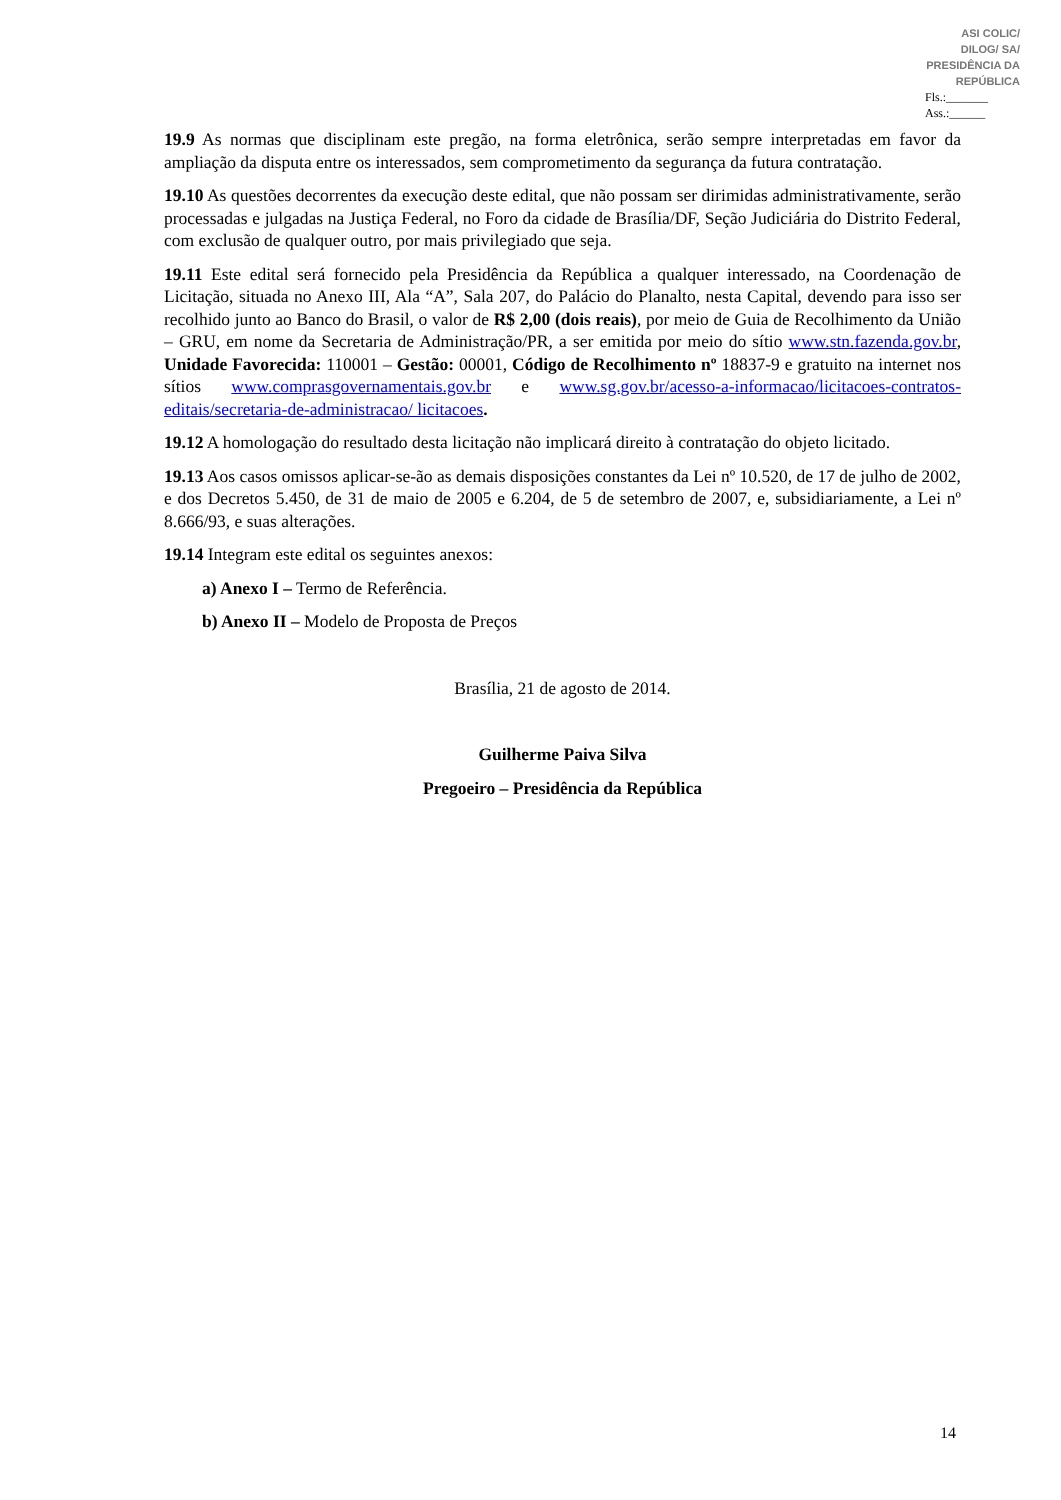ASI COLIC/ DILOG/ SA/ PRESIDÊNCIA DA REPÚBLICA
Fls.:_______
Ass.:______
19.9 As normas que disciplinam este pregão, na forma eletrônica, serão sempre interpretadas em favor da ampliação da disputa entre os interessados, sem comprometimento da segurança da futura contratação.
19.10 As questões decorrentes da execução deste edital, que não possam ser dirimidas administrativamente, serão processadas e julgadas na Justiça Federal, no Foro da cidade de Brasília/DF, Seção Judiciária do Distrito Federal, com exclusão de qualquer outro, por mais privilegiado que seja.
19.11 Este edital será fornecido pela Presidência da República a qualquer interessado, na Coordenação de Licitação, situada no Anexo III, Ala “A”, Sala 207, do Palácio do Planalto, nesta Capital, devendo para isso ser recolhido junto ao Banco do Brasil, o valor de R$ 2,00 (dois reais), por meio de Guia de Recolhimento da União – GRU, em nome da Secretaria de Administração/PR, a ser emitida por meio do sítio www.stn.fazenda.gov.br, Unidade Favorecida: 110001 – Gestão: 00001, Código de Recolhimento nº 18837-9 e gratuito na internet nos sítios www.comprasgovernamentais.gov.br e www.sg.gov.br/acesso-a-informacao/licitacoes-contratos-editais/secretaria-de-administracao/ licitacoes.
19.12 A homologação do resultado desta licitação não implicará direito à contratação do objeto licitado.
19.13 Aos casos omissos aplicar-se-ão as demais disposições constantes da Lei nº 10.520, de 17 de julho de 2002, e dos Decretos 5.450, de 31 de maio de 2005 e 6.204, de 5 de setembro de 2007, e, subsidiariamente, a Lei nº 8.666/93, e suas alterações.
19.14 Integram este edital os seguintes anexos:
a) Anexo I – Termo de Referência.
b) Anexo II – Modelo de Proposta de Preços
Brasília, 21 de agosto de 2014.
Guilherme Paiva Silva
Pregoeiro – Presidência da República
14